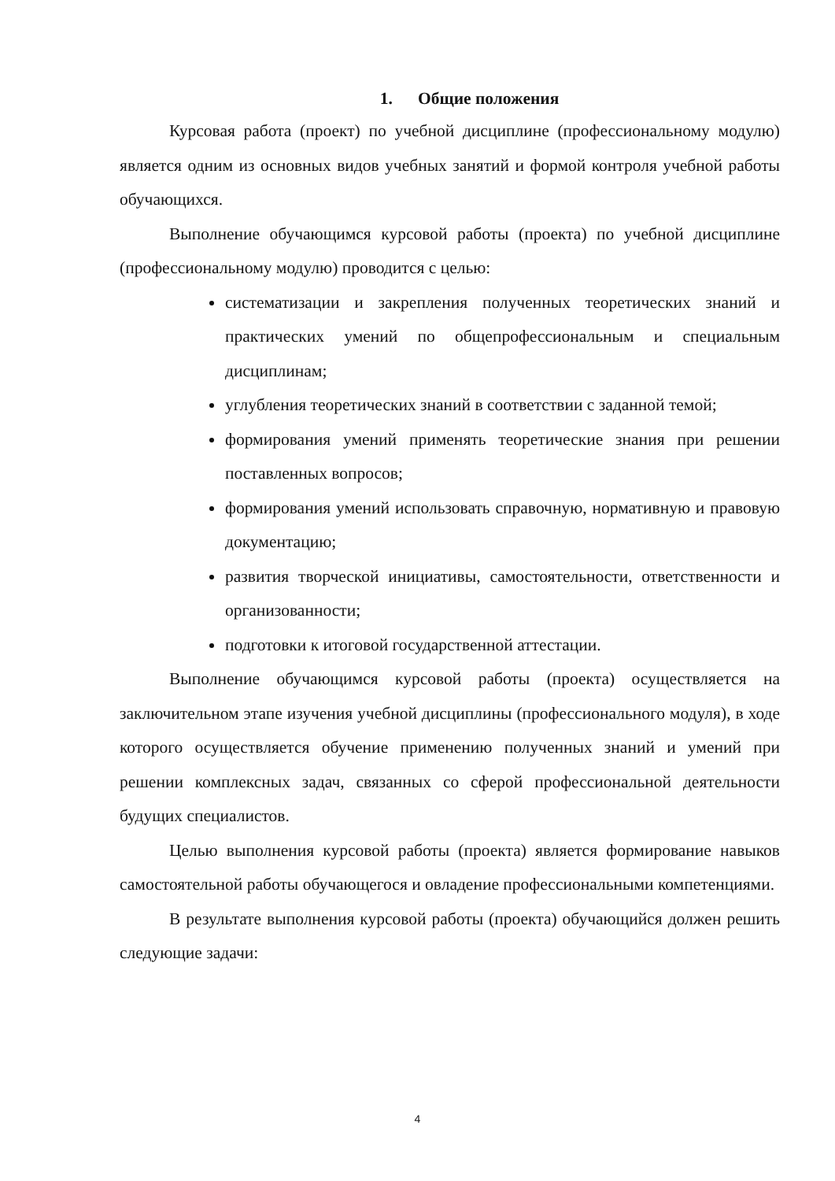1. Общие положения
Курсовая работа (проект) по учебной дисциплине (профессиональному модулю) является одним из основных видов учебных занятий и формой контроля учебной работы обучающихся.
Выполнение обучающимся курсовой работы (проекта) по учебной дисциплине (профессиональному модулю) проводится с целью:
систематизации и закрепления полученных теоретических знаний и практических умений по общепрофессиональным и специальным дисциплинам;
углубления теоретических знаний в соответствии с заданной темой;
формирования умений применять теоретические знания при решении поставленных вопросов;
формирования умений использовать справочную, нормативную и правовую документацию;
развития творческой инициативы, самостоятельности, ответственности и организованности;
подготовки к итоговой государственной аттестации.
Выполнение обучающимся курсовой работы (проекта) осуществляется на заключительном этапе изучения учебной дисциплины (профессионального модуля), в ходе которого осуществляется обучение применению полученных знаний и умений при решении комплексных задач, связанных со сферой профессиональной деятельности будущих специалистов.
Целью выполнения курсовой работы (проекта) является формирование навыков самостоятельной работы обучающегося и овладение профессиональными компетенциями.
В результате выполнения курсовой работы (проекта) обучающийся должен решить следующие задачи:
4